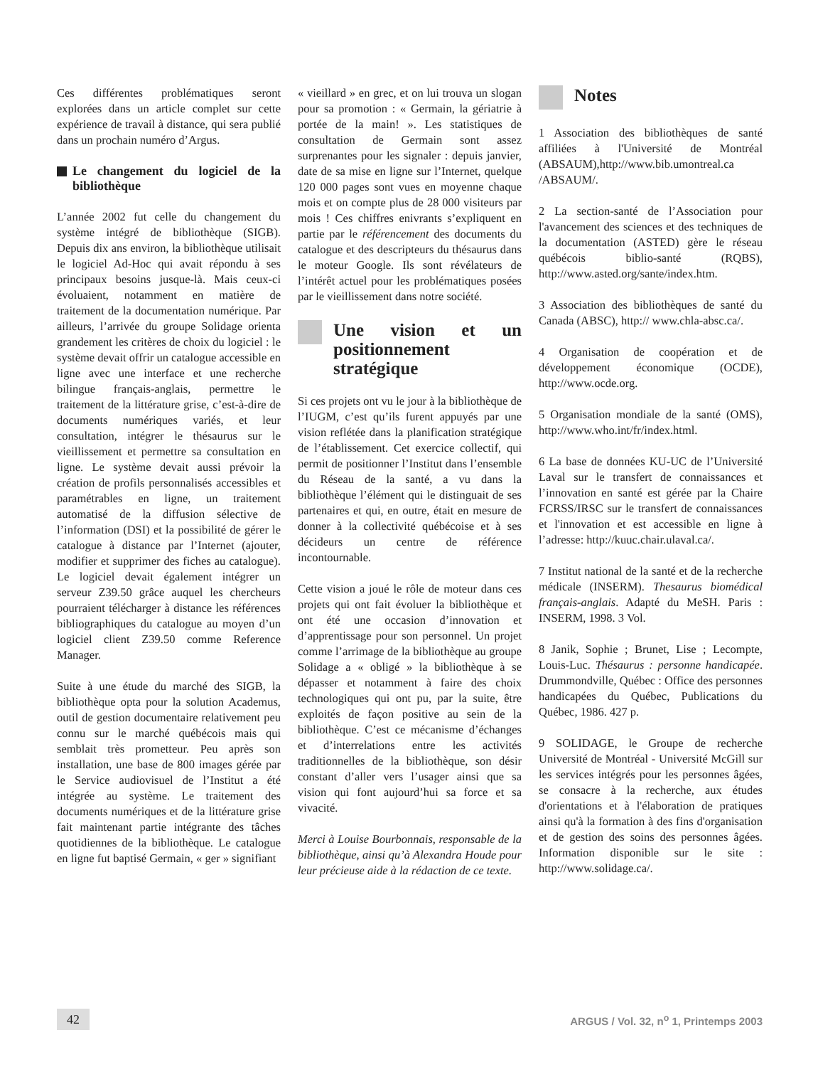Ces différentes problématiques seront explorées dans un article complet sur cette expérience de travail à distance, qui sera publié dans un prochain numéro d’Argus.
Le changement du logiciel de la bibliothèque
L’année 2002 fut celle du changement du système intégré de bibliothèque (SIGB). Depuis dix ans environ, la bibliothèque utilisait le logiciel Ad-Hoc qui avait répondu à ses principaux besoins jusque-là. Mais ceux-ci évoluaient, notamment en matière de traitement de la documentation numérique. Par ailleurs, l’arrivée du groupe Solidage orienta grandement les critères de choix du logiciel : le système devait offrir un catalogue accessible en ligne avec une interface et une recherche bilingue français-anglais, permettre le traitement de la littérature grise, c’est-à-dire de documents numériques variés, et leur consultation, intégrer le thésaurus sur le vieillissement et permettre sa consultation en ligne. Le système devait aussi prévoir la création de profils personnalisés accessibles et paramétrables en ligne, un traitement automatisé de la diffusion sélective de l’information (DSI) et la possibilité de gérer le catalogue à distance par l’Internet (ajouter, modifier et supprimer des fiches au catalogue). Le logiciel devait également intégrer un serveur Z39.50 grâce auquel les chercheurs pourraient télécharger à distance les références bibliographiques du catalogue au moyen d’un logiciel client Z39.50 comme Reference Manager.
Suite à une étude du marché des SIGB, la bibliothèque opta pour la solution Academus, outil de gestion documentaire relativement peu connu sur le marché québécois mais qui semblait très prometteur. Peu après son installation, une base de 800 images gérée par le Service audiovisuel de l’Institut a été intégrée au système. Le traitement des documents numériques et de la littérature grise fait maintenant partie intégrante des tâches quotidiennes de la bibliothèque. Le catalogue en ligne fut baptisé Germain, « ger » signifiant
« vieillard » en grec, et on lui trouva un slogan pour sa promotion : « Germain, la gériatrie à portée de la main! ». Les statistiques de consultation de Germain sont assez surprenantes pour les signaler : depuis janvier, date de sa mise en ligne sur l’Internet, quelque 120 000 pages sont vues en moyenne chaque mois et on compte plus de 28 000 visiteurs par mois ! Ces chiffres enivrants s’expliquent en partie par le référencement des documents du catalogue et des descripteurs du thésaurus dans le moteur Google. Ils sont révélateurs de l’intérêt actuel pour les problématiques posées par le vieillissement dans notre société.
Une vision et un positionnement stratégique
Si ces projets ont vu le jour à la bibliothèque de l’IUGM, c’est qu’ils furent appuyés par une vision reflétée dans la planification stratégique de l’établissement. Cet exercice collectif, qui permit de positionner l’Institut dans l’ensemble du Réseau de la santé, a vu dans la bibliothèque l’élément qui le distinguait de ses partenaires et qui, en outre, était en mesure de donner à la collectivité québécoise et à ses décideurs un centre de référence incontournable.
Cette vision a joué le rôle de moteur dans ces projets qui ont fait évoluer la bibliothèque et ont été une occasion d’innovation et d’apprentissage pour son personnel. Un projet comme l’arrimage de la bibliothèque au groupe Solidage a « obligé » la bibliothèque à se dépasser et notamment à faire des choix technologiques qui ont pu, par la suite, être exploités de façon positive au sein de la bibliothèque. C’est ce mécanisme d’échanges et d’interrelations entre les activités traditionnelles de la bibliothèque, son désir constant d’aller vers l’usager ainsi que sa vision qui font aujourd’hui sa force et sa vivacité.
Merci à Louise Bourbonnais, responsable de la bibliothèque, ainsi qu’à Alexandra Houde pour leur précieuse aide à la rédaction de ce texte.
Notes
1 Association des bibliothèques de santé affiliées à l'Université de Montréal (ABSAUM),http://www.bib.umontreal.ca /ABSAUM/.
2 La section-santé de l’Association pour l'avancement des sciences et des techniques de la documentation (ASTED) gère le réseau québécois biblio-santé (RQBS), http://www.asted.org/sante/index.htm.
3 Association des bibliothèques de santé du Canada (ABSC), http:// www.chla-absc.ca/.
4 Organisation de coopération et de développement économique (OCDE), http://www.ocde.org.
5 Organisation mondiale de la santé (OMS), http://www.who.int/fr/index.html.
6 La base de données KU-UC de l’Université Laval sur le transfert de connaissances et l’innovation en santé est gérée par la Chaire FCRSS/IRSC sur le transfert de connaissances et l'innovation et est accessible en ligne à l’adresse: http://kuuc.chair.ulaval.ca/.
7 Institut national de la santé et de la recherche médicale (INSERM). Thesaurus biomédical français-anglais. Adapté du MeSH. Paris : INSERM, 1998. 3 Vol.
8 Janik, Sophie ; Brunet, Lise ; Lecompte, Louis-Luc. Thésaurus : personne handicapée. Drummondville, Québec : Office des personnes handicapées du Québec, Publications du Québec, 1986. 427 p.
9 SOLIDAGE, le Groupe de recherche Université de Montréal - Université McGill sur les services intégrés pour les personnes âgées, se consacre à la recherche, aux études d'orientations et à l'élaboration de pratiques ainsi qu'à la formation à des fins d'organisation et de gestion des soins des personnes âgées. Information disponible sur le site : http://www.solidage.ca/.
42 ARGUS / Vol. 32, n<sup>o</sup> 1, Printemps 2003